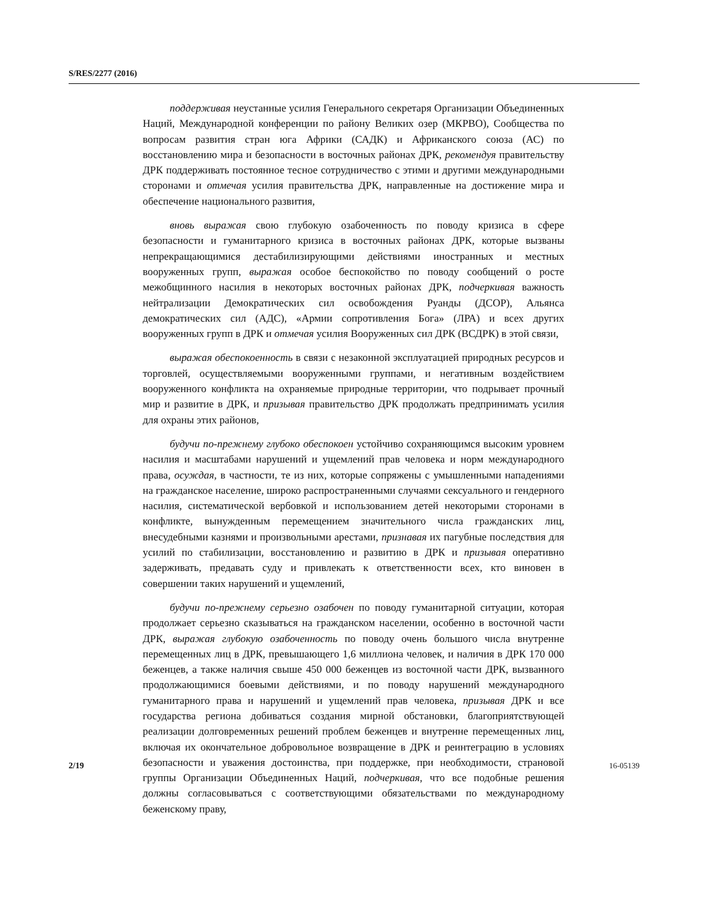S/RES/2277 (2016)
поддерживая неустанные усилия Генерального секретаря Организации Объединенных Наций, Международной конференции по району Великих озер (МКРВО), Сообщества по вопросам развития стран юга Африки (САДК) и Африканского союза (АС) по восстановлению мира и безопасности в восточных районах ДРК, рекомендуя правительству ДРК поддерживать постоянное тесное сотрудничество с этими и другими международными сторонами и отмечая усилия правительства ДРК, направленные на достижение мира и обеспечение национального развития,
вновь выражая свою глубокую озабоченность по поводу кризиса в сфере безопасности и гуманитарного кризиса в восточных районах ДРК, которые вызваны непрекращающимися дестабилизирующими действиями иностранных и местных вооруженных групп, выражая особое беспокойство по поводу сообщений о росте межобщинного насилия в некоторых восточных районах ДРК, подчеркивая важность нейтрализации Демократических сил освобождения Руанды (ДСОР), Альянса демократических сил (АДС), «Армии сопротивления Бога» (ЛРА) и всех других вооруженных групп в ДРК и отмечая усилия Вооруженных сил ДРК (ВСДРК) в этой связи,
выражая обеспокоенность в связи с незаконной эксплуатацией природных ресурсов и торговлей, осуществляемыми вооруженными группами, и негативным воздействием вооруженного конфликта на охраняемые природные территории, что подрывает прочный мир и развитие в ДРК, и призывая правительство ДРК продолжать предпринимать усилия для охраны этих районов,
будучи по-прежнему глубоко обеспокоен устойчиво сохраняющимся высоким уровнем насилия и масштабами нарушений и ущемлений прав человека и норм международного права, осуждая, в частности, те из них, которые сопряжены с умышленными нападениями на гражданское население, широко распространенными случаями сексуального и гендерного насилия, систематической вербовкой и использованием детей некоторыми сторонами в конфликте, вынужденным перемещением значительного числа гражданских лиц, внесудебными казнями и произвольными арестами, признавая их пагубные последствия для усилий по стабилизации, восстановлению и развитию в ДРК и призывая оперативно задерживать, предавать суду и привлекать к ответственности всех, кто виновен в совершении таких нарушений и ущемлений,
будучи по-прежнему серьезно озабочен по поводу гуманитарной ситуации, которая продолжает серьезно сказываться на гражданском населении, особенно в восточной части ДРК, выражая глубокую озабоченность по поводу очень большого числа внутренне перемещенных лиц в ДРК, превышающего 1,6 миллиона человек, и наличия в ДРК 170 000 беженцев, а также наличия свыше 450 000 беженцев из восточной части ДРК, вызванного продолжающимися боевыми действиями, и по поводу нарушений международного гуманитарного права и нарушений и ущемлений прав человека, призывая ДРК и все государства региона добиваться создания мирной обстановки, благоприятствующей реализации долговременных решений проблем беженцев и внутренне перемещенных лиц, включая их окончательное добровольное возвращение в ДРК и реинтеграцию в условиях безопасности и уважения достоинства, при поддержке, при необходимости, страновой группы Организации Объединенных Наций, подчеркивая, что все подобные решения должны согласовываться с соответствующими обязательствами по международному беженскому праву,
2/19 16-05139